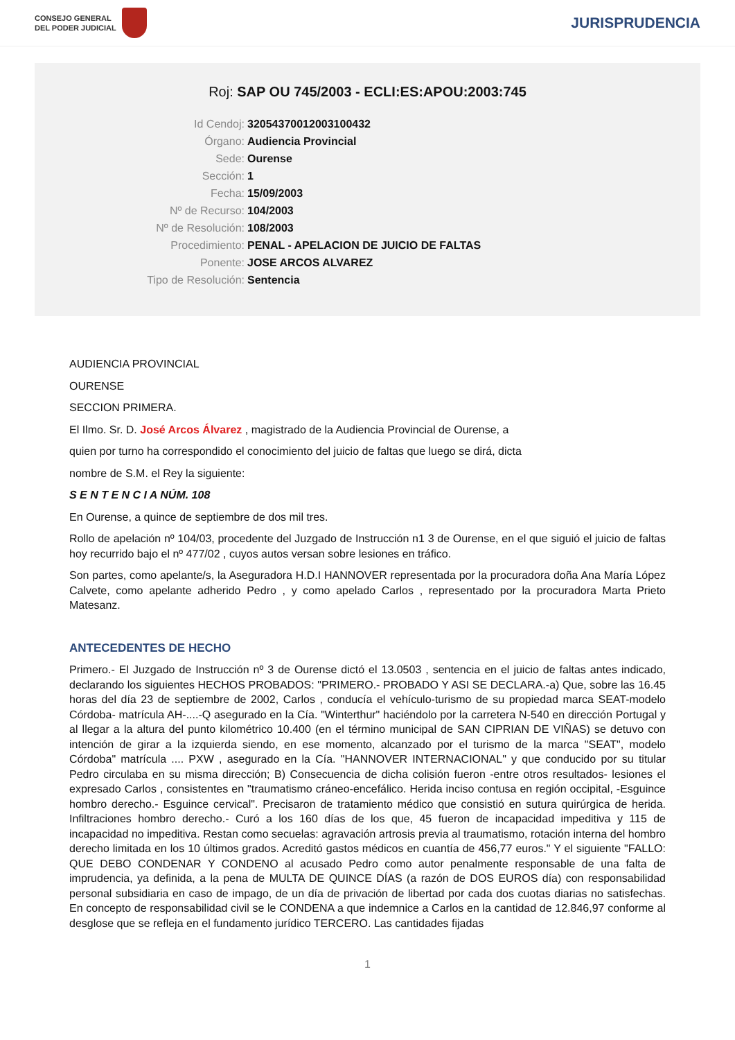CONSEJO GENERAL
DEL PODER JUDICIAL
JURISPRUDENCIA
Roj: SAP OU 745/2003 - ECLI:ES:APOU:2003:745
Id Cendoj: 32054370012003100432
Órgano: Audiencia Provincial
Sede: Ourense
Sección: 1
Fecha: 15/09/2003
Nº de Recurso: 104/2003
Nº de Resolución: 108/2003
Procedimiento: PENAL - APELACION DE JUICIO DE FALTAS
Ponente: JOSE ARCOS ALVAREZ
Tipo de Resolución: Sentencia
AUDIENCIA PROVINCIAL
OURENSE
SECCION PRIMERA.
El Ilmo. Sr. D. José Arcos Álvarez , magistrado de la Audiencia Provincial de Ourense, a
quien por turno ha correspondido el conocimiento del juicio de faltas que luego se dirá, dicta
nombre de S.M. el Rey la siguiente:
S E N T E N C I A NÚM. 108
En Ourense, a quince de septiembre de dos mil tres.
Rollo de apelación nº 104/03, procedente del Juzgado de Instrucción n1 3 de Ourense, en el que siguió el juicio de faltas hoy recurrido bajo el nº 477/02 , cuyos autos versan sobre lesiones en tráfico.
Son partes, como apelante/s, la Aseguradora H.D.I HANNOVER representada por la procuradora doña Ana María López Calvete, como apelante adherido Pedro , y como apelado Carlos , representado por la procuradora Marta Prieto Matesanz.
ANTECEDENTES DE HECHO
Primero.- El Juzgado de Instrucción nº 3 de Ourense dictó el 13.0503 , sentencia en el juicio de faltas antes indicado, declarando los siguientes HECHOS PROBADOS: "PRIMERO.- PROBADO Y ASI SE DECLARA.-a) Que, sobre las 16.45 horas del día 23 de septiembre de 2002, Carlos , conducía el vehículo-turismo de su propiedad marca SEAT-modelo Córdoba- matrícula AH-....-Q asegurado en la Cía. "Winterthur" haciéndolo por la carretera N-540 en dirección Portugal y al llegar a la altura del punto kilométrico 10.400 (en el término municipal de SAN CIPRIAN DE VIÑAS) se detuvo con intención de girar a la izquierda siendo, en ese momento, alcanzado por el turismo de la marca "SEAT", modelo Córdoba" matrícula .... PXW , asegurado en la Cía. "HANNOVER INTERNACIONAL" y que conducido por su titular Pedro circulaba en su misma dirección; B) Consecuencia de dicha colisión fueron -entre otros resultados- lesiones el expresado Carlos , consistentes en "traumatismo cráneo-encefálico. Herida inciso contusa en región occipital, -Esguince hombro derecho.- Esguince cervical". Precisaron de tratamiento médico que consistió en sutura quirúrgica de herida. Infiltraciones hombro derecho.- Curó a los 160 días de los que, 45 fueron de incapacidad impeditiva y 115 de incapacidad no impeditiva. Restan como secuelas: agravación artrosis previa al traumatismo, rotación interna del hombro derecho limitada en los 10 últimos grados. Acreditó gastos médicos en cuantía de 456,77 euros." Y el siguiente "FALLO: QUE DEBO CONDENAR Y CONDENO al acusado Pedro como autor penalmente responsable de una falta de imprudencia, ya definida, a la pena de MULTA DE QUINCE DÍAS (a razón de DOS EUROS día) con responsabilidad personal subsidiaria en caso de impago, de un día de privación de libertad por cada dos cuotas diarias no satisfechas. En concepto de responsabilidad civil se le CONDENA a que indemnice a Carlos en la cantidad de 12.846,97 conforme al desglose que se refleja en el fundamento jurídico TERCERO. Las cantidades fijadas
1